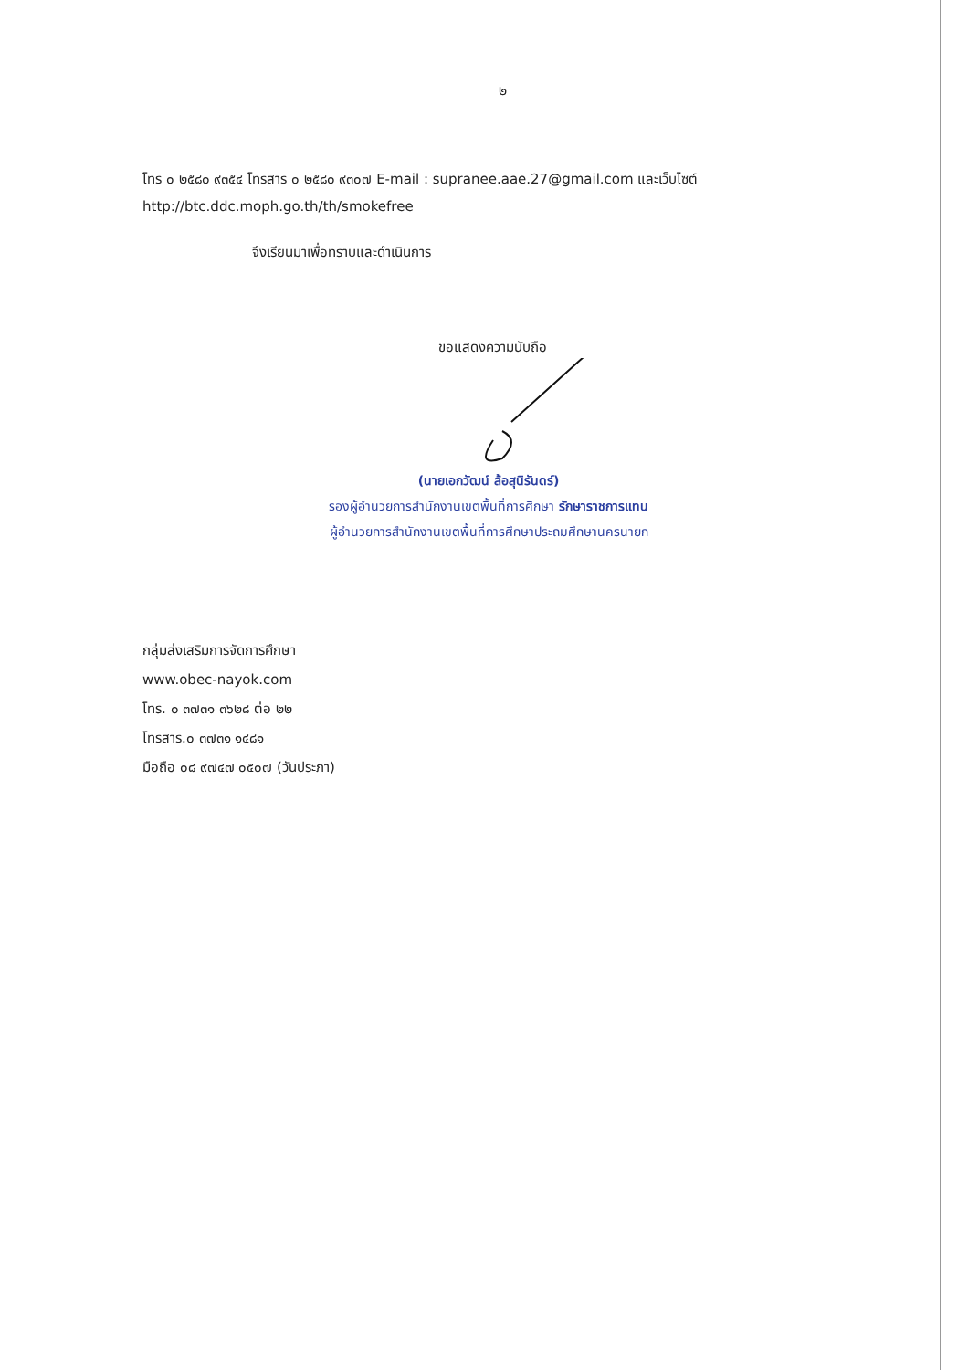๒
โทร ๐ ๒๕๘๐ ๙๓๕๔ โทรสาร ๐ ๒๕๘๐ ๙๓๐๗ E-mail : supranee.aae.27@gmail.com และเว็บไซต์ http://btc.ddc.moph.go.th/th/smokefree
จึงเรียนมาเพื่อทราบและดำเนินการ
ขอแสดงความนับถือ
(นายเอกวัฒน์ ล้อสุนิรันดร์)
รองผู้อำนวยการสำนักงานเขตพื้นที่การศึกษา รักษาราชการแทน
ผู้อำนวยการสำนักงานเขตพื้นที่การศึกษาประถมศึกษานครนายก
กลุ่มส่งเสริมการจัดการศึกษา
www.obec-nayok.com
โทร. ๐ ๓๗๓๑ ๓๖๒๘ ต่อ ๒๒
โทรสาร.๐ ๓๗๓๑ ๑๔๘๑
มือถือ ๐๘ ๙๗๔๗ ๐๕๐๗ (วันประภา)